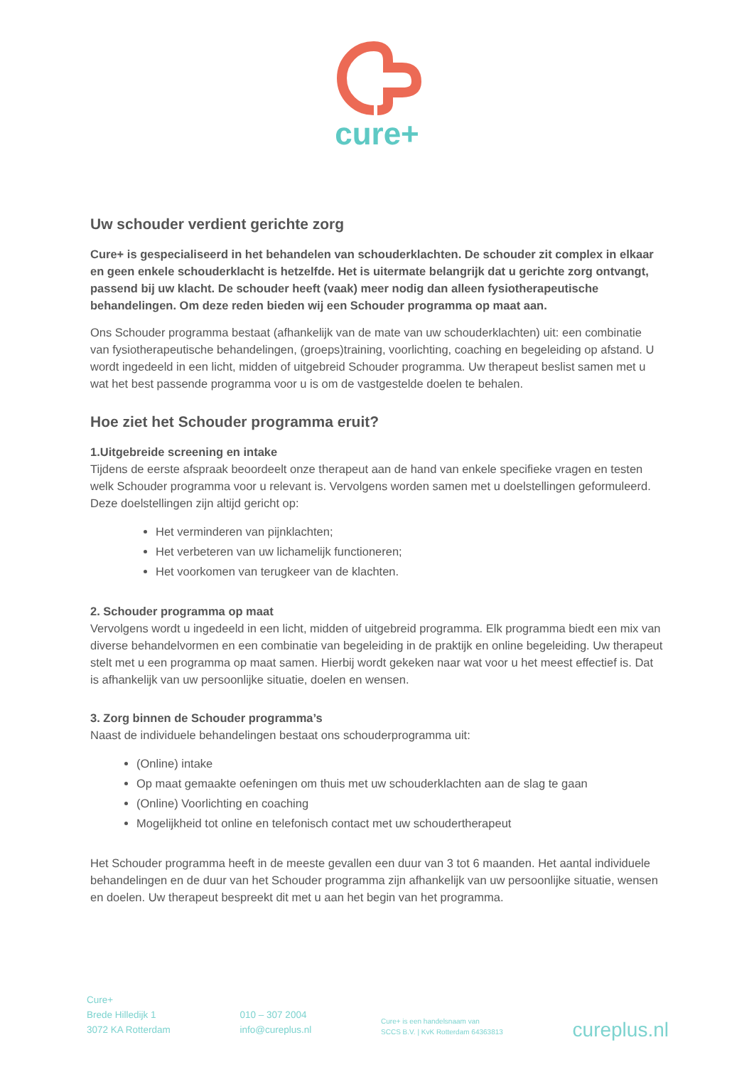cure+
Uw schouder verdient gerichte zorg
Cure+ is gespecialiseerd in het behandelen van schouderklachten. De schouder zit complex in elkaar en geen enkele schouderklacht is hetzelfde. Het is uitermate belangrijk dat u gerichte zorg ontvangt, passend bij uw klacht. De schouder heeft (vaak) meer nodig dan alleen fysiotherapeutische behandelingen. Om deze reden bieden wij een Schouder programma op maat aan.
Ons Schouder programma bestaat (afhankelijk van de mate van uw schouderklachten) uit: een combinatie van fysiotherapeutische behandelingen, (groeps)training, voorlichting, coaching en begeleiding op afstand. U wordt ingedeeld in een licht, midden of uitgebreid Schouder programma. Uw therapeut beslist samen met u wat het best passende programma voor u is om de vastgestelde doelen te behalen.
Hoe ziet het Schouder programma eruit?
1.Uitgebreide screening en intake
Tijdens de eerste afspraak beoordeelt onze therapeut aan de hand van enkele specifieke vragen en testen welk Schouder programma voor u relevant is. Vervolgens worden samen met u doelstellingen geformuleerd. Deze doelstellingen zijn altijd gericht op:
Het verminderen van pijnklachten;
Het verbeteren van uw lichamelijk functioneren;
Het voorkomen van terugkeer van de klachten.
2. Schouder programma op maat
Vervolgens wordt u ingedeeld in een licht, midden of uitgebreid programma. Elk programma biedt een mix van diverse behandelvormen en een combinatie van begeleiding in de praktijk en online begeleiding. Uw therapeut stelt met u een programma op maat samen. Hierbij wordt gekeken naar wat voor u het meest effectief is. Dat is afhankelijk van uw persoonlijke situatie, doelen en wensen.
3. Zorg binnen de Schouder programma’s
Naast de individuele behandelingen bestaat ons schouderprogramma uit:
(Online) intake
Op maat gemaakte oefeningen om thuis met uw schouderklachten aan de slag te gaan
(Online) Voorlichting en coaching
Mogelijkheid tot online en telefonisch contact met uw schoudertherapeut
Het Schouder programma heeft in de meeste gevallen een duur van 3 tot 6 maanden. Het aantal individuele behandelingen en de duur van het Schouder programma zijn afhankelijk van uw persoonlijke situatie, wensen en doelen. Uw therapeut bespreekt dit met u aan het begin van het programma.
Cure+
Brede Hilledijk 1
3072 KA Rotterdam
010 – 307 2004
info@cureplus.nl
Cure+ is een handelsnaam van
SCCS B.V. | KvK Rotterdam 64363813
cureplus.nl